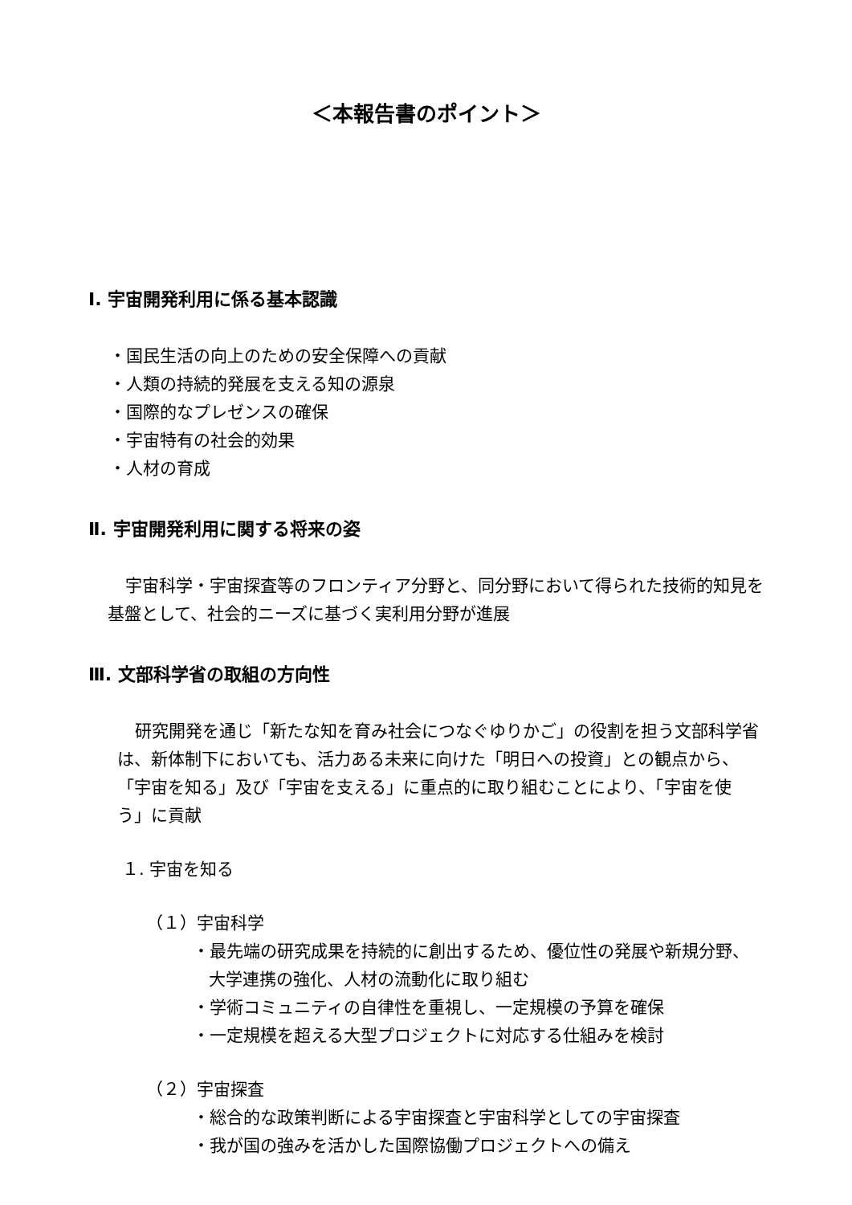＜本報告書のポイント＞
Ⅰ. 宇宙開発利用に係る基本認識
・国民生活の向上のための安全保障への貢献
・人類の持続的発展を支える知の源泉
・国際的なプレゼンスの確保
・宇宙特有の社会的効果
・人材の育成
Ⅱ. 宇宙開発利用に関する将来の姿
宇宙科学・宇宙探査等のフロンティア分野と、同分野において得られた技術的知見を基盤として、社会的ニーズに基づく実利用分野が進展
Ⅲ. 文部科学省の取組の方向性
研究開発を通じ「新たな知を育み社会につなぐゆりかご」の役割を担う文部科学省は、新体制下においても、活力ある未来に向けた「明日への投資」との観点から、「宇宙を知る」及び「宇宙を支える」に重点的に取り組むことにより、「宇宙を使う」に貢献
１. 宇宙を知る
（１）宇宙科学
・最先端の研究成果を持続的に創出するため、優位性の発展や新規分野、大学連携の強化、人材の流動化に取り組む
・学術コミュニティの自律性を重視し、一定規模の予算を確保
・一定規模を超える大型プロジェクトに対応する仕組みを検討
（２）宇宙探査
・総合的な政策判断による宇宙探査と宇宙科学としての宇宙探査
・我が国の強みを活かした国際協働プロジェクトへの備え